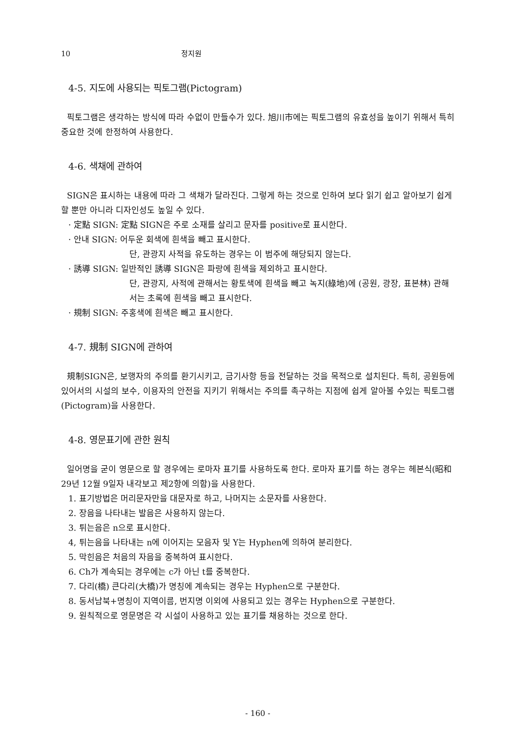10 정지원
4-5. 지도에 사용되는 픽토그램(Pictogram)
픽토그램은 생각하는 방식에 따라 수없이 만들수가 있다. 旭川市에는 픽토그램의 유효성을 높이기 위해서 특히 중요한 것에 한정하여 사용한다.
4-6. 색채에 관하여
SIGN은 표시하는 내용에 따라 그 색채가 달라진다. 그렇게 하는 것으로 인하여 보다 읽기 쉽고 알아보기 쉽게 할 뿐만 아니라 디자인성도 높일 수 있다.
· 定點 SIGN: 定點 SIGN은 주로 소재를 살리고 문자를 positive로 표시한다.
· 안내 SIGN: 어두운 회색에 흰색을 빼고 표시한다.
단, 관광지 사적을 유도하는 경우는 이 범주에 해당되지 않는다.
· 誘導 SIGN: 일반적인 誘導 SIGN은 파랑에 흰색을 제외하고 표시한다.
단, 관광지, 사적에 관해서는 황토색에 흰색을 빼고 녹지(綠地)에 (공원, 광장, 표본林) 관해서는 초록에 흰색을 빼고 표시한다.
· 規制 SIGN: 주홍색에 흰색은 빼고 표시한다.
4-7. 規制 SIGN에 관하여
規制SIGN은, 보행자의 주의를 환기시키고, 금기사항 등을 전달하는 것을 목적으로 설치된다. 특히, 공원등에 있어서의 시설의 보수, 이용자의 안전을 지키기 위해서는 주의를 촉구하는 지점에 쉽게 알아볼 수있는 픽토그램(Pictogram)을 사용한다.
4-8. 영문표기에 관한 원칙
일어명을 굳이 영문으로 할 경우에는 로마자 표기를 사용하도록 한다. 로마자 표기를 하는 경우는 헤본식(昭和 29년 12월 9일자 내각보고 제2항에 의함)을 사용한다.
1. 표기방법은 머리문자만을 대문자로 하고, 나머지는 소문자를 사용한다.
2. 장음을 나타내는 발음은 사용하지 않는다.
3. 튀는음은 n으로 표시한다.
4, 튀는음을 나타내는 n에 이어지는 모음자 및 Y는 Hyphen에 의하여 분리한다.
5. 막힌음은 처음의 자음을 중복하여 표시한다.
6. Ch가 계속되는 경우에는 c가 아닌 t를 중복한다.
7. 다리(橋) 큰다리(大橋)가 명칭에 계속되는 경우는 Hyphen으로 구분한다.
8. 동서남북+명칭이 지역이름, 번지명 이외에 사용되고 있는 경우는 Hyphen으로 구분한다.
9. 원칙적으로 영문명은 각 시설이 사용하고 있는 표기를 채용하는 것으로 한다.
- 160 -